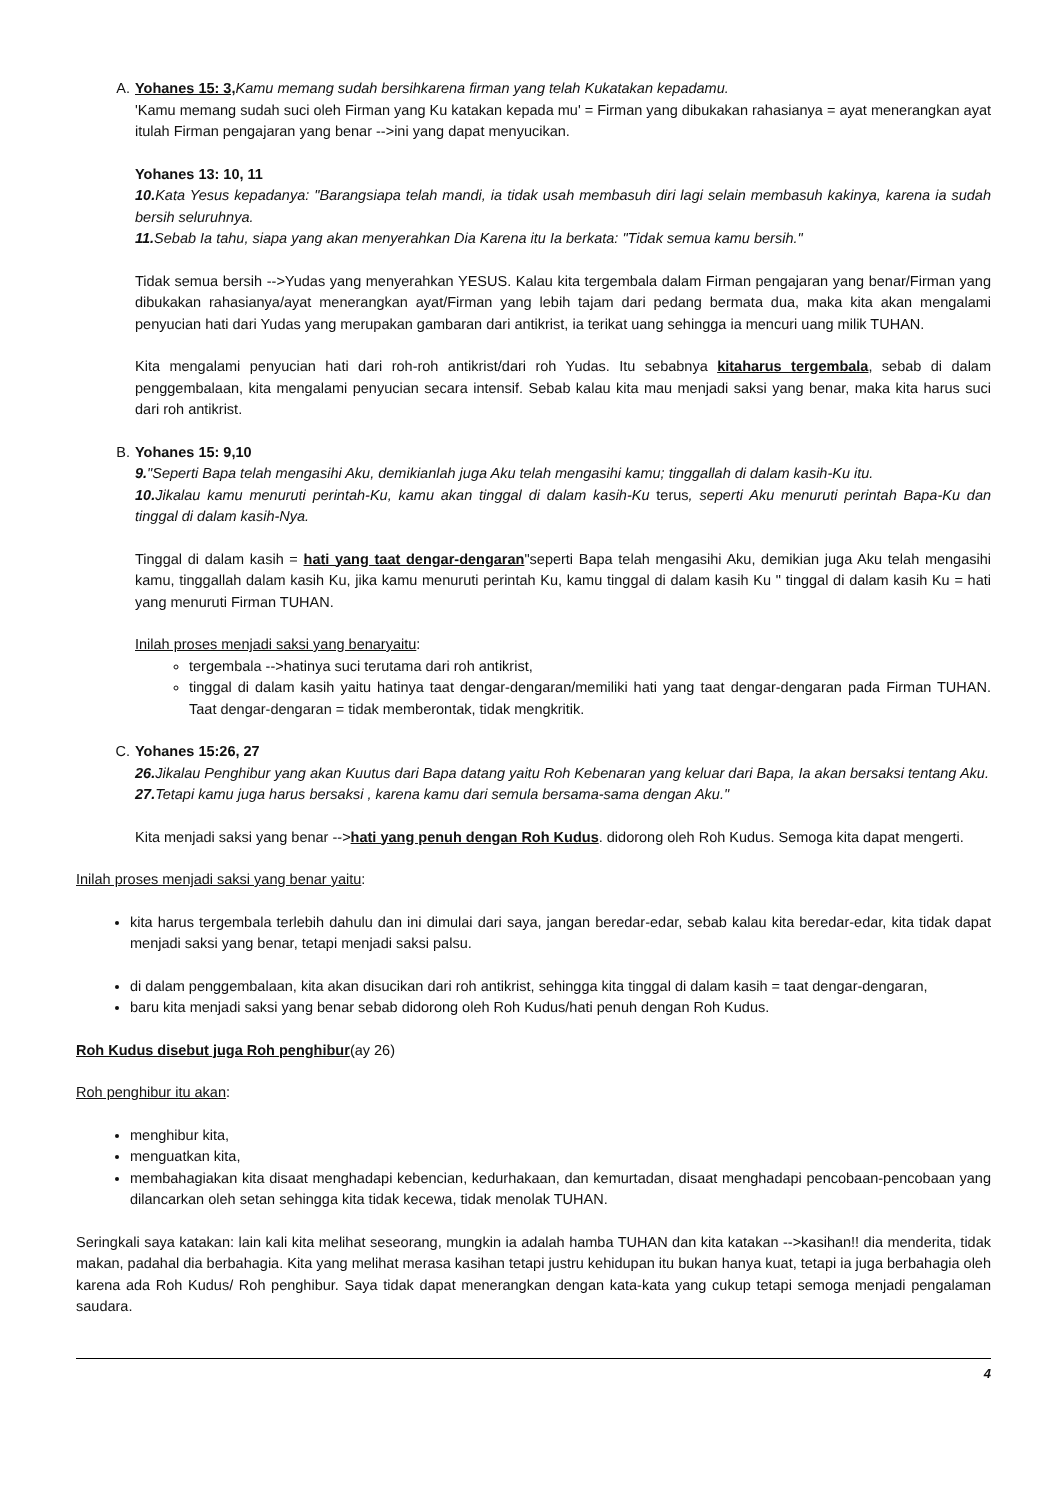A. Yohanes 15: 3, Kamu memang sudah bersihkarena firman yang telah Kukatakan kepadamu.
'Kamu memang sudah suci oleh Firman yang Ku katakan kepada mu' = Firman yang dibukakan rahasianya = ayat menerangkan ayat itulah Firman pengajaran yang benar -->ini yang dapat menyucikan.
Yohanes 13: 10, 11
10. Kata Yesus kepadanya: "Barangsiapa telah mandi, ia tidak usah membasuh diri lagi selain membasuh kakinya, karena ia sudah bersih seluruhnya.
11. Sebab Ia tahu, siapa yang akan menyerahkan Dia Karena itu Ia berkata: "Tidak semua kamu bersih."
Tidak semua bersih -->Yudas yang menyerahkan YESUS. Kalau kita tergembala dalam Firman pengajaran yang benar/Firman yang dibukakan rahasianya/ayat menerangkan ayat/Firman yang lebih tajam dari pedang bermata dua, maka kita akan mengalami penyucian hati dari Yudas yang merupakan gambaran dari antikrist, ia terikat uang sehingga ia mencuri uang milik TUHAN.
Kita mengalami penyucian hati dari roh-roh antikrist/dari roh Yudas. Itu sebabnya kitaharus tergembala, sebab di dalam penggembalaan, kita mengalami penyucian secara intensif. Sebab kalau kita mau menjadi saksi yang benar, maka kita harus suci dari roh antikrist.
B. Yohanes 15: 9,10
9."Seperti Bapa telah mengasihi Aku, demikianlah juga Aku telah mengasihi kamu; tinggallah di dalam kasih-Ku itu.
10. Jikalau kamu menuruti perintah-Ku, kamu akan tinggal di dalam kasih-Ku terus, seperti Aku menuruti perintah Bapa-Ku dan tinggal di dalam kasih-Nya.
Tinggal di dalam kasih = hati yang taat dengar-dengaran"seperti Bapa telah mengasihi Aku, demikian juga Aku telah mengasihi kamu, tinggallah dalam kasih Ku, jika kamu menuruti perintah Ku, kamu tinggal di dalam kasih Ku " tinggal di dalam kasih Ku = hati yang menuruti Firman TUHAN.
Inilah proses menjadi saksi yang benaryaitu:
tergembala -->hatinya suci terutama dari roh antikrist,
tinggal di dalam kasih yaitu hatinya taat dengar-dengaran/memiliki hati yang taat dengar-dengaran pada Firman TUHAN. Taat dengar-dengaran = tidak memberontak, tidak mengkritik.
C. Yohanes 15:26, 27
26. Jikalau Penghibur yang akan Kuutus dari Bapa datang yaitu Roh Kebenaran yang keluar dari Bapa, Ia akan bersaksi tentang Aku.
27. Tetapi kamu juga harus bersaksi , karena kamu dari semula bersama-sama dengan Aku."
Kita menjadi saksi yang benar -->hati yang penuh dengan Roh Kudus. didorong oleh Roh Kudus. Semoga kita dapat mengerti.
Inilah proses menjadi saksi yang benar yaitu:
kita harus tergembala terlebih dahulu dan ini dimulai dari saya, jangan beredar-edar, sebab kalau kita beredar-edar, kita tidak dapat menjadi saksi yang benar, tetapi menjadi saksi palsu.
di dalam penggembalaan, kita akan disucikan dari roh antikrist, sehingga kita tinggal di dalam kasih = taat dengar-dengaran,
baru kita menjadi saksi yang benar sebab didorong oleh Roh Kudus/hati penuh dengan Roh Kudus.
Roh Kudus disebut juga Roh penghibur(ay 26)
Roh penghibur itu akan:
menghibur kita,
menguatkan kita,
membahagiakan kita disaat menghadapi kebencian, kedurhakaan, dan kemurtadan, disaat menghadapi pencobaan-pencobaan yang dilancarkan oleh setan sehingga kita tidak kecewa, tidak menolak TUHAN.
Seringkali saya katakan: lain kali kita melihat seseorang, mungkin ia adalah hamba TUHAN dan kita katakan -->kasihan!! dia menderita, tidak makan, padahal dia berbahagia. Kita yang melihat merasa kasihan tetapi justru kehidupan itu bukan hanya kuat, tetapi ia juga berbahagia oleh karena ada Roh Kudus/ Roh penghibur. Saya tidak dapat menerangkan dengan kata-kata yang cukup tetapi semoga menjadi pengalaman saudara.
4